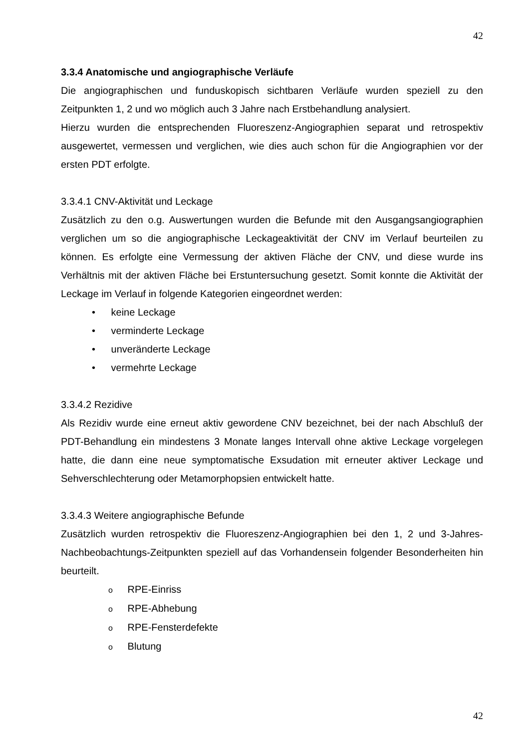42
3.3.4 Anatomische und angiographische Verläufe
Die angiographischen und funduskopisch sichtbaren Verläufe wurden speziell zu den Zeitpunkten 1, 2 und wo möglich auch 3 Jahre nach Erstbehandlung analysiert.
Hierzu wurden die entsprechenden Fluoreszenz-Angiographien separat und retrospektiv ausgewertet, vermessen und verglichen, wie dies auch schon für die Angiographien vor der ersten PDT erfolgte.
3.3.4.1 CNV-Aktivität und Leckage
Zusätzlich zu den o.g. Auswertungen wurden die Befunde mit den Ausgangsangiographien verglichen um so die angiographische Leckageaktivität der CNV im Verlauf beurteilen zu können. Es erfolgte eine Vermessung der aktiven Fläche der CNV, und diese wurde ins Verhältnis mit der aktiven Fläche bei Erstuntersuchung gesetzt. Somit konnte die Aktivität der Leckage im Verlauf in folgende Kategorien eingeordnet werden:
• keine Leckage
• verminderte Leckage
• unveränderte Leckage
• vermehrte Leckage
3.3.4.2 Rezidive
Als Rezidiv wurde eine erneut aktiv gewordene CNV bezeichnet, bei der nach Abschluß der PDT-Behandlung ein mindestens 3 Monate langes Intervall ohne aktive Leckage vorgelegen hatte, die dann eine neue symptomatische Exsudation mit erneuter aktiver Leckage und Sehverschlechterung oder Metamorphopsien entwickelt hatte.
3.3.4.3 Weitere angiographische Befunde
Zusätzlich wurden retrospektiv die Fluoreszenz-Angiographien bei den 1, 2 und 3-Jahres-Nachbeobachtungs-Zeitpunkten speziell auf das Vorhandensein folgender Besonderheiten hin beurteilt.
o RPE-Einriss
o RPE-Abhebung
o RPE-Fensterdefekte
o Blutung
42